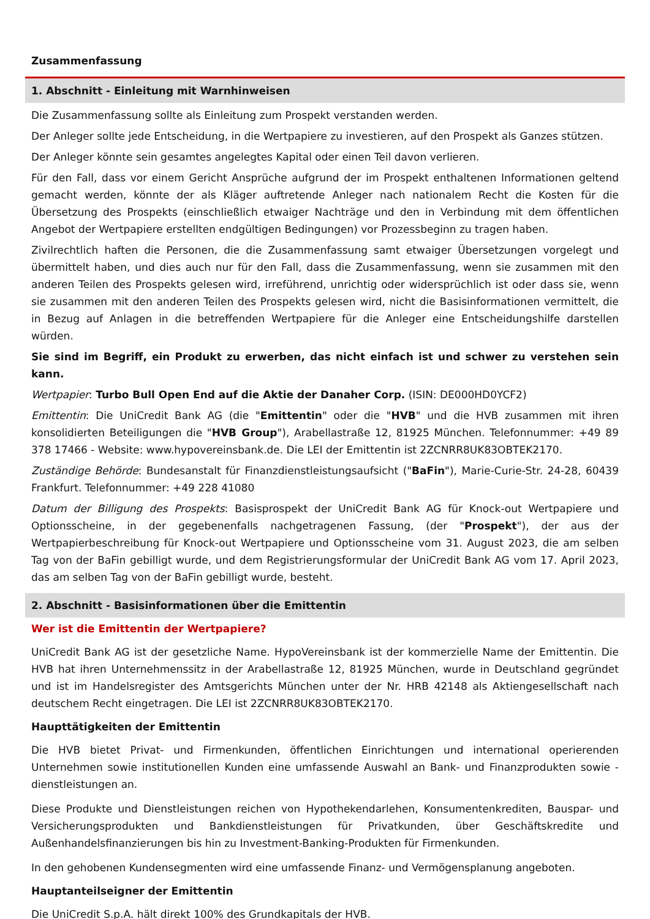Zusammenfassung
1. Abschnitt - Einleitung mit Warnhinweisen
Die Zusammenfassung sollte als Einleitung zum Prospekt verstanden werden.
Der Anleger sollte jede Entscheidung, in die Wertpapiere zu investieren, auf den Prospekt als Ganzes stützen.
Der Anleger könnte sein gesamtes angelegtes Kapital oder einen Teil davon verlieren.
Für den Fall, dass vor einem Gericht Ansprüche aufgrund der im Prospekt enthaltenen Informationen geltend gemacht werden, könnte der als Kläger auftretende Anleger nach nationalem Recht die Kosten für die Übersetzung des Prospekts (einschließlich etwaiger Nachträge und den in Verbindung mit dem öffentlichen Angebot der Wertpapiere erstellten endgültigen Bedingungen) vor Prozessbeginn zu tragen haben.
Zivilrechtlich haften die Personen, die die Zusammenfassung samt etwaiger Übersetzungen vorgelegt und übermittelt haben, und dies auch nur für den Fall, dass die Zusammenfassung, wenn sie zusammen mit den anderen Teilen des Prospekts gelesen wird, irreführend, unrichtig oder widersprüchlich ist oder dass sie, wenn sie zusammen mit den anderen Teilen des Prospekts gelesen wird, nicht die Basisinformationen vermittelt, die in Bezug auf Anlagen in die betreffenden Wertpapiere für die Anleger eine Entscheidungshilfe darstellen würden.
Sie sind im Begriff, ein Produkt zu erwerben, das nicht einfach ist und schwer zu verstehen sein kann.
Wertpapier: Turbo Bull Open End auf die Aktie der Danaher Corp. (ISIN: DE000HD0YCF2)
Emittentin: Die UniCredit Bank AG (die "Emittentin" oder die "HVB" und die HVB zusammen mit ihren konsolidierten Beteiligungen die "HVB Group"), Arabellastraße 12, 81925 München. Telefonnummer: +49 89 378 17466 - Website: www.hypovereinsbank.de. Die LEI der Emittentin ist 2ZCNRR8UK83OBTEK2170.
Zuständige Behörde: Bundesanstalt für Finanzdienstleistungsaufsicht ("BaFin"), Marie-Curie-Str. 24-28, 60439 Frankfurt. Telefonnummer: +49 228 41080
Datum der Billigung des Prospekts: Basisprospekt der UniCredit Bank AG für Knock-out Wertpapiere und Optionsscheine, in der gegebenenfalls nachgetragenen Fassung, (der "Prospekt"), der aus der Wertpapierbeschreibung für Knock-out Wertpapiere und Optionsscheine vom 31. August 2023, die am selben Tag von der BaFin gebilligt wurde, und dem Registrierungsformular der UniCredit Bank AG vom 17. April 2023, das am selben Tag von der BaFin gebilligt wurde, besteht.
2. Abschnitt - Basisinformationen über die Emittentin
Wer ist die Emittentin der Wertpapiere?
UniCredit Bank AG ist der gesetzliche Name. HypoVereinsbank ist der kommerzielle Name der Emittentin. Die HVB hat ihren Unternehmenssitz in der Arabellastraße 12, 81925 München, wurde in Deutschland gegründet und ist im Handelsregister des Amtsgerichts München unter der Nr. HRB 42148 als Aktiengesellschaft nach deutschem Recht eingetragen. Die LEI ist 2ZCNRR8UK83OBTEK2170.
Haupttätigkeiten der Emittentin
Die HVB bietet Privat- und Firmenkunden, öffentlichen Einrichtungen und international operierenden Unternehmen sowie institutionellen Kunden eine umfassende Auswahl an Bank- und Finanzprodukten sowie -dienstleistungen an.
Diese Produkte und Dienstleistungen reichen von Hypothekendarlehen, Konsumentenkrediten, Bauspar- und Versicherungsprodukten und Bankdienstleistungen für Privatkunden, über Geschäftskredite und Außenhandelsfinanzierungen bis hin zu Investment-Banking-Produkten für Firmenkunden.
In den gehobenen Kundensegmenten wird eine umfassende Finanz- und Vermögensplanung angeboten.
Hauptanteilseigner der Emittentin
Die UniCredit S.p.A. hält direkt 100% des Grundkapitals der HVB.